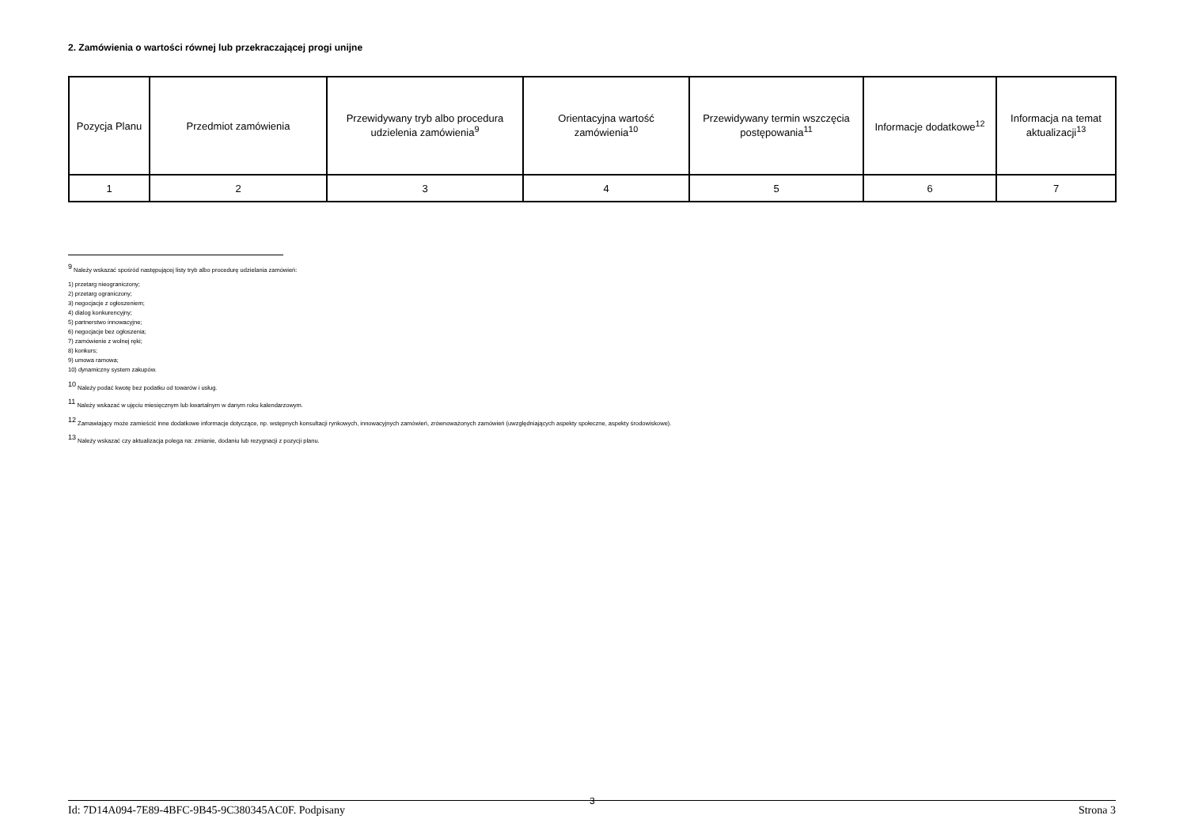2. Zamówienia o wartości równej lub przekraczającej progi unijne
| Pozycja Planu | Przedmiot zamówienia | Przewidywany tryb albo procedura udzielenia zamówienia<sup>9</sup> | Orientacyjna wartość zamówienia<sup>10</sup> | Przewidywany termin wszczęcia postępowania<sup>11</sup> | Informacje dodatkowe<sup>12</sup> | Informacja na temat aktualizacji<sup>13</sup> |
| 1 | 2 | 3 | 4 | 5 | 6 | 7 |
<sup>9</sup> Należy wskazać spośród następującej listy tryb albo procedurę udzielania zamówień:
1) przetarg nieograniczony;
2) przetarg ograniczony;
3) negocjacje z ogłoszeniem;
4) dialog konkurencyjny;
5) partnerstwo innowacyjne;
6) negocjacje bez ogłoszenia;
7) zamówienie z wolnej ręki;
8) konkurs;
9) umowa ramowa;
10) dynamiczny system zakupów.
<sup>10</sup> Należy podać kwotę bez podatku od towarów i usług.
<sup>11</sup> Należy wskazać w ujęciu miesięcznym lub kwartalnym w danym roku kalendarzowym.
<sup>12</sup> Zamawiający może zamieścić inne dodatkowe informacje dotyczące, np. wstępnych konsultacji rynkowych, innowacyjnych zamówień, zrównoważonych zamówień (uwzględniających aspekty społeczne, aspekty środowiskowe).
<sup>13</sup> Należy wskazać czy aktualizacja polega na: zmianie, dodaniu lub rezygnacji z pozycji planu.
3
Id: 7D14A094-7E89-4BFC-9B45-9C380345AC0F. Podpisany Strona 3